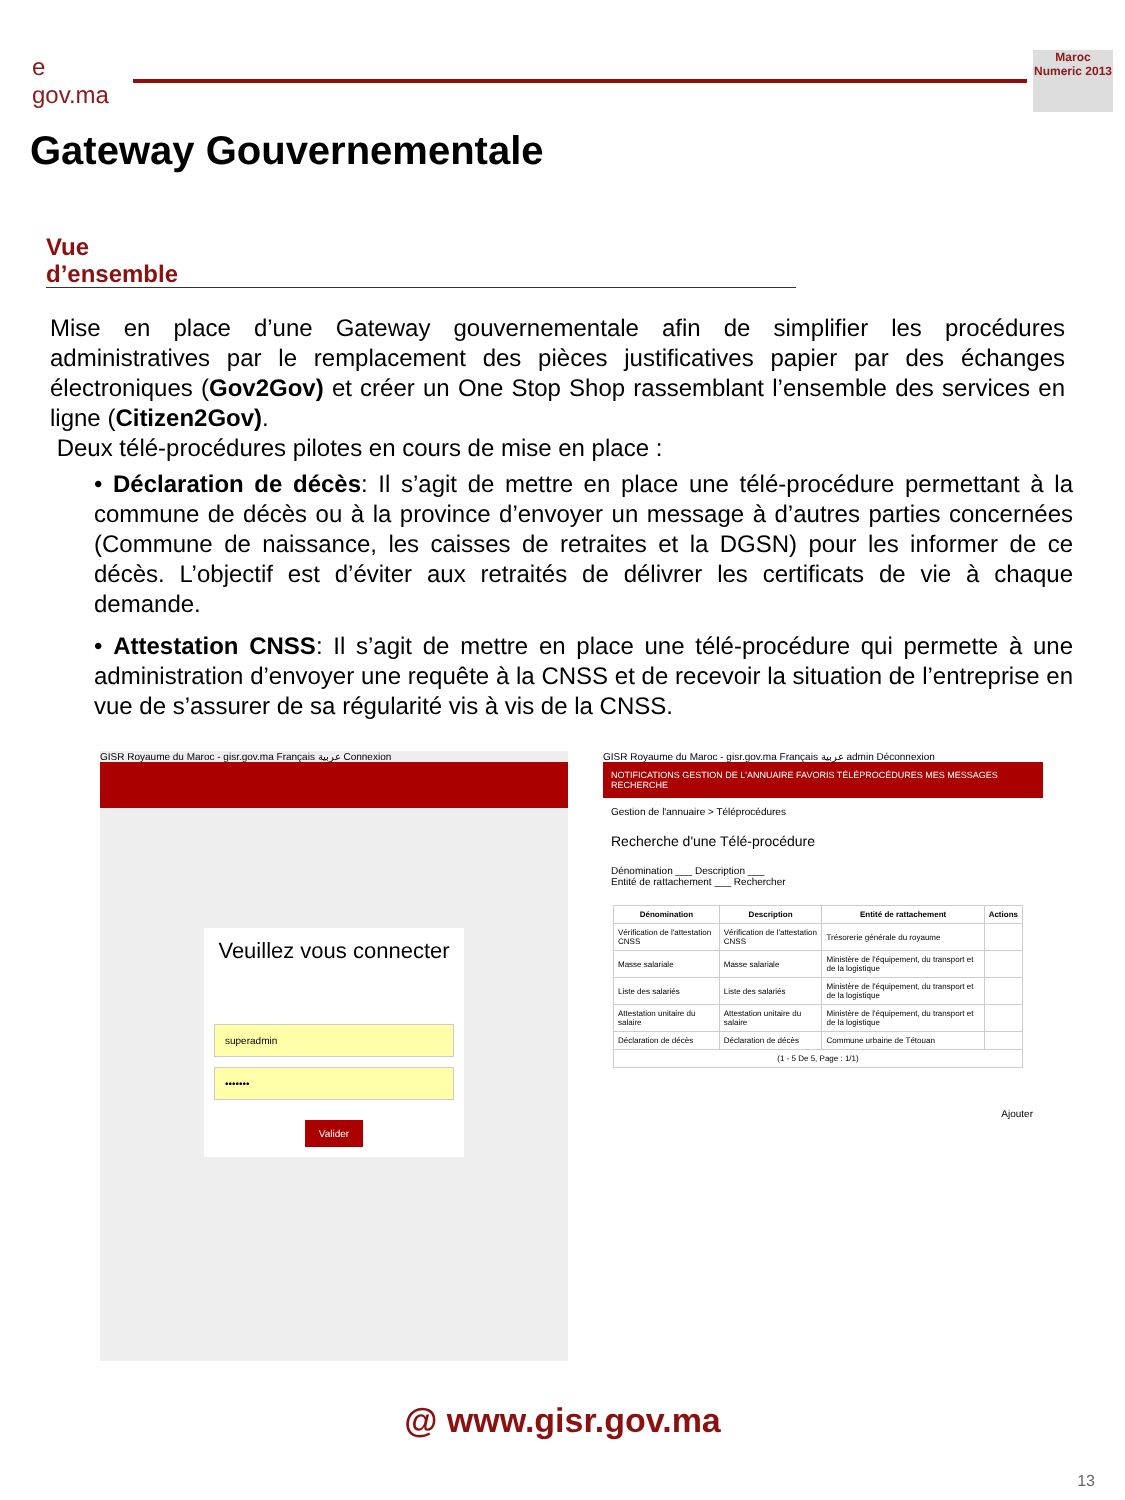e gov.ma
Maroc Numeric 2013
Gateway Gouvernementale
Vue
d’ensemble
Mise en place d’une Gateway gouvernementale afin de simplifier les procédures administratives par le remplacement des pièces justificatives papier par des échanges électroniques (Gov2Gov) et créer un One Stop Shop rassemblant l’ensemble des services en ligne (Citizen2Gov).
Deux télé-procédures pilotes en cours de mise en place :
• Déclaration de décès: Il s’agit de mettre en place une télé-procédure permettant à la commune de décès ou à la province d’envoyer un message à d’autres parties concernées (Commune de naissance, les caisses de retraites et la DGSN) pour les informer de ce décès. L’objectif est d’éviter aux retraités de délivrer les certificats de vie à chaque demande.
• Attestation CNSS: Il s’agit de mettre en place une télé-procédure qui permette à une administration d’envoyer une requête à la CNSS et de recevoir la situation de l’entreprise en vue de s’assurer de sa régularité vis à vis de la CNSS.
GISR Royaume du Maroc - gisr.gov.ma Français عربية Connexion
Veuillez vous connecter
superadmin
•••••••
Valider
GISR Royaume du Maroc - gisr.gov.ma Français عربية admin Déconnexion
NOTIFICATIONS GESTION DE L'ANNUAIRE FAVORIS TÉLÉPROCÉDURES MES MESSAGES RECHERCHE
Gestion de l'annuaire > Téléprocédures
Recherche d'une Télé-procédure
Dénomination ___ Description ___
Entité de rattachement ___ Rechercher
| Dénomination | Description | Entité de rattachement | Actions |
| --- | --- | --- | --- |
| Vérification de l'attestation CNSS | Vérification de l'attestation CNSS | Trésorerie générale du royaume | |
| Masse salariale | Masse salariale | Ministère de l'équipement, du transport et de la logistique | |
| Liste des salariés | Liste des salariés | Ministère de l'équipement, du transport et de la logistique | |
| Attestation unitaire du salaire | Attestation unitaire du salaire | Ministère de l'équipement, du transport et de la logistique | |
| Déclaration de décès | Déclaration de décès | Commune urbaine de Tétouan | |
| (1 - 5 De 5, Page : 1/1) | | | |
Ajouter
@ www.gisr.gov.ma
13